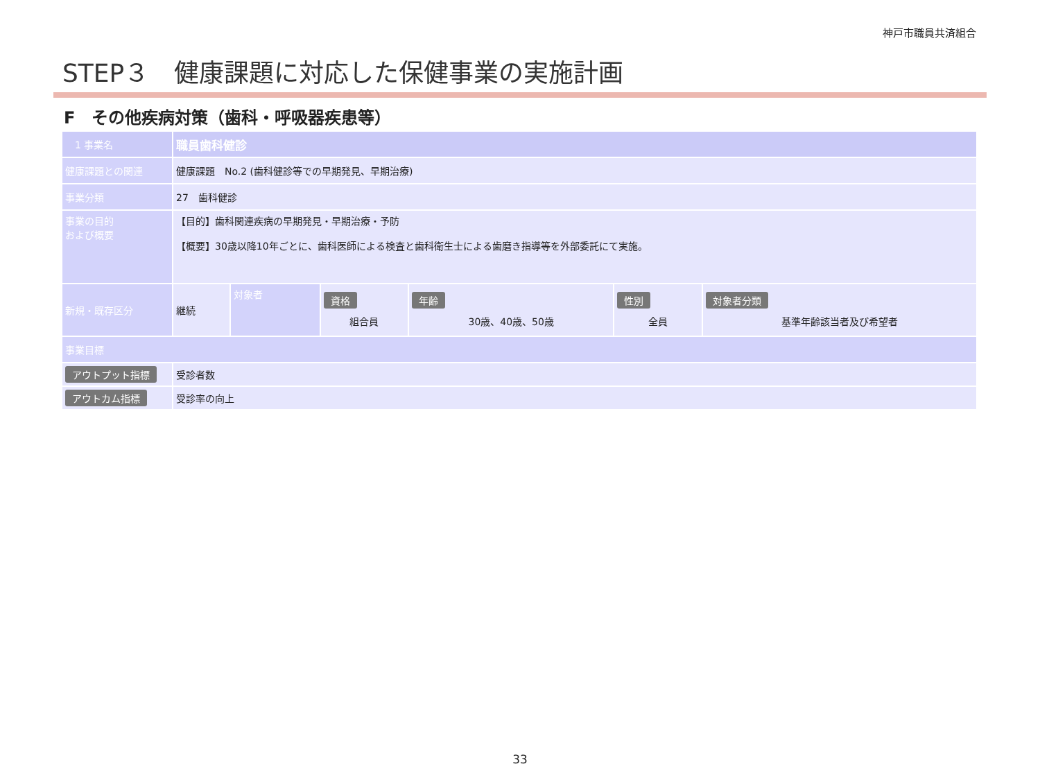神戸市職員共済組合
STEP３　健康課題に対応した保健事業の実施計画
F　その他疾病対策（歯科・呼吸器疾患等）
| 1 事業名 | 職員歯科健診 | | | | | |
| 健康課題との関連 | 健康課題 No.2 (歯科健診等での早期発見、早期治療) | | | | | |
| 事業分類 | 27 歯科健診 | | | | | |
| 事業の目的 および概要 | 【目的】歯科関連疾病の早期発見・早期治療・予防 【概要】30歳以降10年ごとに、歯科医師による検査と歯科衛生士による歯磨き指導等を外部委託にて実施。 | | | | | |
| 新規・既存区分 | 継続 | 対象者 | 資格 組合員 | 年齢 30歳、40歳、50歳 | 性別 全員 | 対象者分類 基準年齢該当者及び希望者 |
| 事業目標 | | | | | | |
| アウトプット指標 | 受診者数 | | | | | |
| アウトカム指標 | 受診率の向上 | | | | | |
33